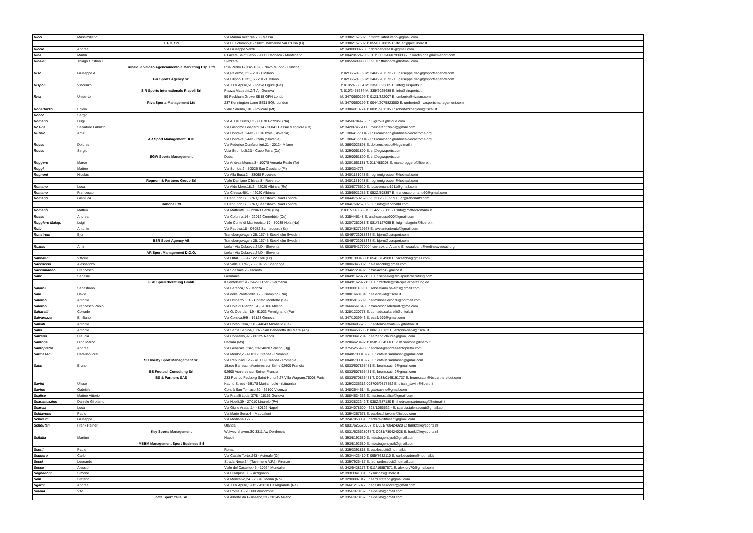| Ricci | Massimiliano | | Via Marina Vecchia,73 - Massa | M: 338/2157502 E: mricci.latinfutebol@gmail.com | |
| | | L.F.C. Srl | Via C. Colombo,1 - 50021 Barberino Val D'Elsa (Fi) | M: 338/2157502 T: 055/8078815 E: lfc_srl@pec.libero.it | |
| Riccio | Andrea | | Via Giuseppe Verdi | M: 349/8938778 E: riccioandrea10@gmail.com | |
| Riha | Martin | | 6 Lacets Saint Leon - 98000 Monaco - Montecarlo | M: 00420/724705951 T: 0033/0607930386 E: martin.riha@mlm-sport.com | |
| Rinaldi | Thiago Cristian L.L. | | Svizzera | M: 0055/49998300093 E: ftmsports@hotmail.com | |
| | | Rinaldi e Veloso Agenciamento e Marketing Esp. Ltd | Rua Pedro Gusso,1026 - Novo Mundo - Curitiba | | |
| Riso | Giuseppe A. | | Via Palermo, 21 - 20121 Milano | T: 02/36524562 M: 346/2287573 - E: giuseppe.riso@grsportsagency.com | |
| | | GR Sports Agency Srl | Via Filippo Turati, 6 - 20121 Milano | T: 02/36524562 M: 346/2287573 - E: giuseppe.riso@grsportsagency.com | |
| Rispoli | Vincenzo | | Via XXV Aprile,58 - Pieve Ligure (Ge) | T: 010/2468634 M: 335/6025685 E: info@sirsports.it | |
| | | SIR Sports Internationals Rispoli Srl | Piazza Matteotti,2/3 A - Genova | T: 010/2468634 M: 335/6025685 E: info@sirsports.it | |
| Riva | Umberto | | 59 Peckham Grove SE15 GPH London | M: 347/0560199 T: 0121/322007 E: umberto@rivasm.com | |
| | | Riva Sports Management Ltd | 237 Kennington Lane SE11 5QU London | M: 347/0560199 T: 0044/2075823000 E: umberto@rivasportsmanagement.com | |
| Robertazzo | Egidio | | Viale Salerno,188 - Policoro (Mt) | M: 338/4910774 T: 0835/981195 E: robertazzoegidio@tiscali.it | |
| Rocco | Sergio | | | | |
| Romano | Luigi | | Via A. De Curtis,82 - 80078 Pozzuoli (Na) | M: 345/0784475 E: luigiro91@icloud.com | |
| Rosina | Salvatore Fabrizio | | Via Giacomo Leopardi,14 - 26041 Cassal Maggiore (Cr) | M: 342/8745511 E: rosinafabrizio79@gmail.com | |
| Ruznic | Amir | | Via Dobrava, 24/D - 6310 Izola (Slovenia) | M: +3864177004 - E: lucaalbano@ordineavvocatiroma.org | |
| | | AR Sport Management DOO | Via Dobrava, 24/D - Izola (Slovenia) | M: +3864177004 - E: lucaalbano@ordineavvocatiroma.org | |
| Rocco | Dolores | | Via Federico Confalonieri,21 - 20124 Milano | M: 366/3023898 E: dolores.rocco@legalmail.it | |
| Rocco | Sergio | | Voia Stromboli,21 - Capo Terra (Ca) | M: 329/0051890 E: sr@egwsports.com | |
| | | EGW Sports Management | Dubai | M: 329/0051890 E: sr@egwsports.com | |
| Roggero | Marco | | Via Andrea Mensa,8 - 10078 Venaria Reale (To) | M: 320/1661131 T: 011/485208 E: marcoroggero@libero.it | |
| Roggi | Matteo | | Via Sorripa,2 - 50026 San Casciano (Fi) | M: 335/334773 | |
| Rognoni | Nicolas | | Via Alla Busa,2 - 38068 Rovereto | M: 340/1181048 E: rognonigroupsrl@hotmail.com | |
| | | Rognoni & Partners Group Srl | Viale Damiano Chiesa,8 - Rovereto | M: 340/1181048 E: rognonigroupsrl@hotmail.com | |
| Romano | Luca | | Via Aldo Moro,18/2 - 42020 Albinea (Re) | M: 333/6776620 E: lucaromano1911@gmail.com | |
| Romano | Francesco | | Via Chiesa,48/1 - 42020 Albinea | M: 335/5921285 T: 0522/598357 E: francescoromano60@gmail.com | |
| Romano | Gianluca | | 3 Centurion B., 376 Queenstown Road Londra | M: 0044/7502570095 335/5356959 E: gr@rabonaltd.com | |
| | | Rabona Ltd | 3 Centurion B., 376 Queenstown Road Londra | M: 004/7502570095 E: info@rabonaltd.com | |
| Romanò | Matteo | | Via Matteotti, 8 - 22063 Cantù (Co) | T: 031/714057 - M: 334/7553111 - E:info@matteoromano.it | |
| Rosso | Andrea | | Via Colorina,14 - 22012 Cernobbio (Co) | M: 335/446148 E: andrearosso900@gmail.com | |
| Ruggiero Malag. | Luigi | | Viale Conte di Montecristo,19 - 80035 Nola (Na) | M: 320/7252088 T: 081/5127055 E: luigimalagnini@libero.it | |
| Ruiu | Antonio | | Via Padova,18 - 07052 San teodoro (Ss) | M: 383/482719667 E: avv.antonioruiu@gmail.com | |
| Runstrom | Bjorn | | Tranebergsvagen 25, 16745 Stockholm Sweden | M: 0046/723018338 E: bjorn@bsrsport.com | |
| | | BSR Sport Agency AB | Tranebergsvagen 25, 16745 Stockholm Sweden | M: 0046/723018338 E: bjorn@bsrsport.com | |
| Ruznic | Amir | | Izola - Via Dobrava,24/D - Slovenia | M: 0038/641770004 c/o avv. L. Albano E: lucaalbano@ordineavvocati.org | |
| | | AR Sport Management D.O.O. | Izola - Via Dobrava,24/D - Slovenia | | |
| Sabbatini | Vittorio | | Via Ortali,58 - 47122 Forlì (Fc) | M: 339/1393480 T: 0543/764988 E: viksabba@gmail.com | |
| Saccoccio | Alessandro | | Via Valle II Trav.,76 - 04029 Sperlonga | M: 380/6345032 E: alesacc88@gmail.com | |
| Saccomanno | Francesco | | Via Speziale,2 - Taranto | M: 334/2723402 E: frasacco19@alice.it | |
| Sahr | Senesie | | Germania | M: 0049/1629721000 E: senesie@fsb-spielerberatung.com | |
| | | FSB Spielerberatung Gmbh | Kalenfelsstr,5a - 54290 Trier - Germania | M: 0049/1629721000 E: zertade@fsb-spielerberatung.de | |
| Salaroli | Sebastiano | | Via Baracca,15 - Monza | M: 333/9911823 E: sebastiano.salaroli@gmail.com | |
| Sale | David | | Via delle Pantanelle,12 - Ciampino (Rm) | M: 388/1668184 E: saledavid@tiscali.it | |
| Salerno | Antonio | | Via Umberto I,31 - Corleto Monforte (Sa) | M: 393/5816509 E: antoniosalerno70@hotmail.com | |
| Salerno | Francesco Paolo | | Via Cola di Rienzo,34 - 20100 Milano | M: 366/4561648 E: francescosalerno87@me.com | |
| Saltarelli | Corrado | | Via G. Oberdan,19 - 61033 Fermignano (Pu) | M: 328/1220778 E: corrado.saltarelli@uniurb.it | |
| Salvarezza | Emiliano | | Via Corsica,9/9 - 16128 Genova | M: 347/1039943 E: esalv999@gmail.com | |
| Salvati | Antonio | | Via Corso Italia,158 - 44043 Mirabello (Fe) | M: 336/84856255 E: antoniosalvati992@hotmail.it | |
| Salvi | Antonio | | Via Santa Sabina,18/A - San Benedetto dei Marsi (Aq) | M: 333/4458505 T: 0863/86132 E: antonio-salvi@tiscali.it | |
| Salzano | Claudia | | Via Consalvo,97 - 80125 Napoli | M: 320/3041234 E: salzano.claudia@gmail.com | |
| Santone | Dino Marco | | Carrara (Ms) | M: 328/4623492 T: 0585/634560 E: d.m.santone@libero.it | |
| Santopietro | Andrea | | Via Generale Osio, 23-24020 Selvino (Bg) | M: 375/5255493 E: andrea@andreasantopietro.com | |
| Sarmasan | Catalin-Viorel | | Via Merilor,2 - 410117 Oradea - Romania | M: 0040/730018273 E: catalin.sarmasan@gmail.com | |
| | | SC liberty Sport Management Srl | Via Republicii,3/5 - 410039 Oradea - Romania | M: 0040/730018273 E: catalin.sarmasan@gmail.com | |
| Satin | Bruno | | 15,rue Barreau - Asnieres sur Seine 92600 Francia | M: 0033/607865451 E: bruno.satin9@gmail.com | |
| | | BS Football Consulting Srl | 92600 Asnieres sur Seine, Francia | M: 0033/607865451 E: bruno.satin9@gmail.com | |
| | | BS & Partners SAS | 233 Rue du Fauborg Saint-Honorè,27 Villa Wagram,75008 Paris | M: 0033/670865451 T: 0033/0145191737 E: bruno.satin@bspartnersfoot.com | |
| Savini | Ulisse | | Kauno Street - 68178 Marijampolè - (Lituania) | M: 329/2236313 003706/9877552 E: ulisse_savini@libero.it | |
| Savino | Gabriele | | Contrà San Tomaso,30 - 36100 Vicenza | M: 348/2644614 E: gabsavino@gmail.com | |
| Scalise | Matteo Vittorio | | Via Fratelli Loda,37/8 - 16166 Genova | M: 388/4634353 E: matteo.scalise@gmail.com | |
| Scaramozzino | Daniele Girolamo | | Via Nobili,39 - 27010 Linarolo (Pv) | M: 333/2822342 T: 0382/587180 E: thedreamsartmanag@hotmail.it | |
| Scarcia | Luca | | Via Giulio Arata, 14 - 80126 Napoli | M: 333/4078600 - 328/1066532 - E: scarcia.talentscout@gmail.com | |
| Schiavone | Paolo | | Via Mario Sena,4 - Maddaloni | M: 339/4267678 E: paoloschiavone@icloud.com | |
| Schiraldi | Giuseppe | | Via Mediana,127 - | M: 324/7858061 E: schiraldififasent@gmail.com | |
| Schouten | Frank Reiner | | Olanda | M: 0031/626528037 T: 0031/780424028 E: frank@keysports.nl | |
| | | Key Sports Management | Wolwevrshaven,30 3311 Aw Dordrecht | M: 0031/626528037 T: 0031/780424028 E: frank@keysports.nl | |
| Scibilia | Martino | | Napoli | M: 393/8192680 E: mbsbagencysrl@gmail.com | |
| | | MSBM Management Sport Business Srl | | M: 393/8192680 E: mbsbagencysrl@gmail.com | |
| Scotti | Paolo | | Roma | M: 339/3391818 E: paoloscotti@hotmail.it | |
| Scudero | Carlo | | Via Casale Torto,243 - Acireale (Ct) | M: 393/4423410 T: 095/7632110 E: carloscudero@hotmail.it | |
| Secci | Leonardo | | Strada Noce,34 (Tavernelle V.P.) - Firenze | M: 339/7926417 E: leonardosecci@hotmail.com | |
| Secco | Alessio | | Viale del Castello,46 - 10024 Moncalieri | M: 342/5428173 T: 011/19857671 E: alex.dry70@gmail.com | |
| Seghedoni | Simone | | Via Cisalpina,38 - Arzignano | M: 393/3341381 E: xsimbax@libero.it | |
| Sem | Stefano | | Via Moncalvo,24 - 28046 Meina (No) | M: 329/8007017 E: sem.stefano@gmail.com | |
| Sgarbi | Andrea | | Via XXV Aprile,1712 - 42010 Casalgrande (Re) | M: 366/1216077 E: sgarbi.assoccer@gmail.com | |
| Sidella | Vito | | Via Roma,1 - 20090 Vimodrone | M: 335/7070187 E: sidellav@gmail.com | |
| | | Zeta Sport Italia Srl | Via Alberto da Giussano,23 - 20145 Milano | M: 335/7070187 E: sidellav@gmail.com | |